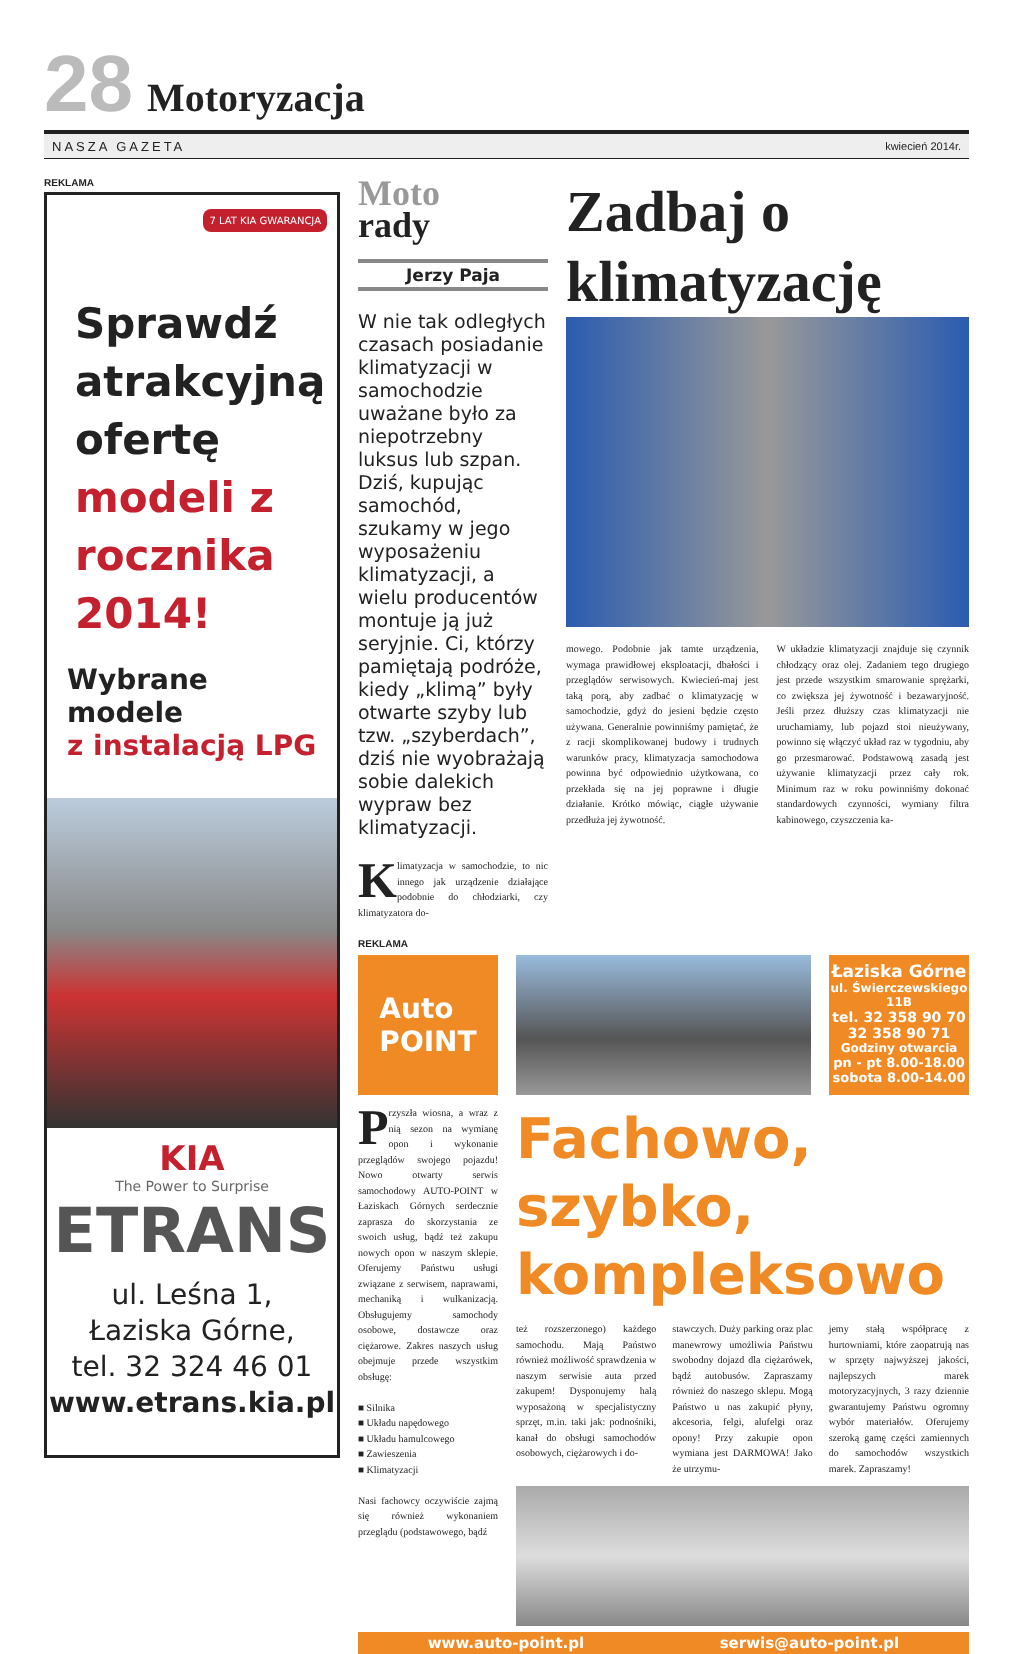28 Motoryzacja
NASZA GAZETA kwiecień 2014r.
REKLAMA
7 LAT KIA GWARANCJA
Sprawdź atrakcyjną ofertę modeli z rocznika 2014!
Wybrane modele
z instalacją LPG
KIA
The Power to Surprise
ETRANS
ul. Leśna 1,
Łaziska Górne,
tel. 32 324 46 01
www.etrans.kia.pl
Moto
rady
Jerzy Paja
W nie tak odległych czasach posiadanie klimatyzacji w samochodzie uważane było za niepotrzebny luksus lub szpan. Dziś, kupując samochód, szukamy w jego wyposażeniu klimatyzacji, a wielu producentów montuje ją już seryjnie. Ci, którzy pamiętają podróże, kiedy „klimą” były otwarte szyby lub tzw. „szyberdach”, dziś nie wyobrażają sobie dalekich wypraw bez klimatyzacji.
Klimatyzacja w samochodzie, to nic innego jak urządzenie działające podobnie do chłodziarki, czy klimatyzatora do-
Zadbaj o klimatyzację
mowego. Podobnie jak tamte urządzenia, wymaga prawidłowej eksploatacji, dbałości i przeglądów serwisowych. Kwiecień-maj jest taką porą, aby zadbać o klimatyzację w samochodzie, gdyż do jesieni będzie często używana. Generalnie powinniśmy pamiętać, że z racji skomplikowanej budowy i trudnych warunków pracy, klimatyzacja samochodowa powinna być odpowiednio użytkowana, co przekłada się na jej poprawne i długie działanie. Krótko mówiąc, ciągłe używanie przedłuża jej żywotność.
W układzie klimatyzacji znajduje się czynnik chłodzący oraz olej. Zadaniem tego drugiego jest przede wszystkim smarowanie sprężarki, co zwiększa jej żywotność i bezawaryjność. Jeśli przez dłuższy czas klimatyzacji nie uruchamiamy, lub pojazd stoi nieużywany, powinno się włączyć układ raz w tygodniu, aby go przesmarować. Podstawową zasadą jest używanie klimatyzacji przez cały rok. Minimum raz w roku powinniśmy dokonać standardowych czynności, wymiany filtra kabinowego, czyszczenia ka-
REKLAMA
Auto
POINT
Łaziska Górne
ul. Świerczewskiego 11B
tel. 32 358 90 70
32 358 90 71
Godziny otwarcia
pn - pt 8.00-18.00
sobota 8.00-14.00
Przyszła wiosna, a wraz z nią sezon na wymianę opon i wykonanie przeglądów swojego pojazdu! Nowo otwarty serwis samochodowy AUTO-POINT w Łaziskach Górnych serdecznie zaprasza do skorzystania ze swoich usług, bądź też zakupu nowych opon w naszym sklepie. Oferujemy Państwu usługi związane z serwisem, naprawami, mechaniką i wulkanizacją. Obsługujemy samochody osobowe, dostawcze oraz ciężarowe. Zakres naszych usług obejmuje przede wszystkim obsługę:
■ Silnika
■ Układu napędowego
■ Układu hamulcowego
■ Zawieszenia
■ Klimatyzacji
Nasi fachowcy oczywiście zajmą się również wykonaniem przeglądu (podstawowego, bądź
Fachowo, szybko, kompleksowo
też rozszerzonego) każdego samochodu. Mają Państwo również możliwość sprawdzenia w naszym serwisie auta przed zakupem! Dysponujemy halą wyposażoną w specjalistyczny sprzęt, m.in. taki jak: podnośniki, kanał do obsługi samochodów osobowych, ciężarowych i do-
stawczych. Duży parking oraz plac manewrowy umożliwia Państwu swobodny dojazd dla ciężarówek, bądź autobusów. Zapraszamy również do naszego sklepu. Mogą Państwo u nas zakupić płyny, akcesoria, felgi, alufelgi oraz opony! Przy zakupie opon wymiana jest DARMOWA! Jako że utrzymu-
jemy stałą współpracę z hurtowniami, które zaopatrują nas w sprzęty najwyższej jakości, najlepszych marek motoryzacyjnych, 3 razy dziennie gwarantujemy Państwu ogromny wybór materiałów. Oferujemy szeroką gamę części zamiennych do samochodów wszystkich marek. Zapraszamy!
www.auto-point.pl serwis@auto-point.pl